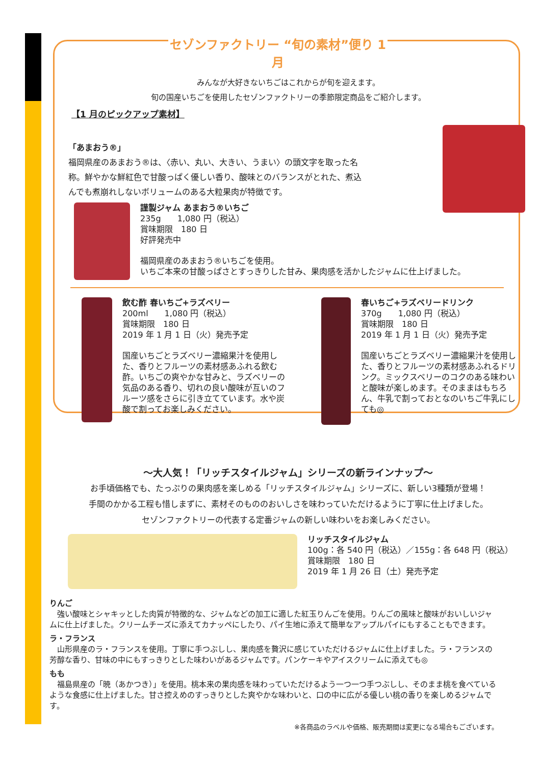セゾンファクトリー “旬の素材”便り 1 月
みんなが大好きないちごはこれからが旬を迎えます。
旬の国産いちごを使用したセゾンファクトリーの季節限定商品をご紹介します。
【1 月のピックアップ素材】
「あまおう®」
福岡県産のあまおう®は、〈赤い、丸い、大きい、うまい〉の頭文字を取った名称。鮮やかな鮮紅色で甘酸っぱく優しい香り、酸味とのバランスがとれた、煮込んでも煮崩れしないボリュームのある大粒果肉が特徴です。
謹製ジャム あまおう®いちご
235g　　1,080 円（税込）
賞味期限　180 日
好評発売中
福岡県産のあまおう®いちごを使用。
いちご本来の甘酸っぱさとすっきりした甘み、果肉感を活かしたジャムに仕上げました。
飲む酢 春いちご+ラズベリー
200ml　　1,080 円（税込）
賞味期限　180 日
2019 年 1 月 1 日（火）発売予定
国産いちごとラズベリー濃縮果汁を使用した、香りとフルーツの素材感あふれる飲む酢。いちごの爽やかな甘みと、ラズベリーの気品のある香り、切れの良い酸味が互いのフルーツ感をさらに引き立てています。水や炭酸で割ってお楽しみください。
春いちご+ラズベリードリンク
370g　　1,080 円（税込）
賞味期限　180 日
2019 年 1 月 1 日（火）発売予定
国産いちごとラズベリー濃縮果汁を使用した、香りとフルーツの素材感あふれるドリンク。ミックスベリーのコクのある味わいと酸味が楽しめます。そのままはもちろん、牛乳で割っておとなのいちご牛乳にしても◎
～大人気！「リッチスタイルジャム」シリーズの新ラインナップ～
お手頃価格でも、たっぷりの果肉感を楽しめる「リッチスタイルジャム」シリーズに、新しい3種類が登場！
手間のかかる工程も惜しまずに、素材そのもののおいしさを味わっていただけるように丁寧に仕上げました。
セゾンファクトリーの代表する定番ジャムの新しい味わいをお楽しみください。
リッチスタイルジャム
100g：各 540 円（税込）／155g：各 648 円（税込）
賞味期限　180 日
2019 年 1 月 26 日（土）発売予定
りんご
　強い酸味とシャキッとした肉質が特徴的な、ジャムなどの加工に適した紅玉りんごを使用。りんごの風味と酸味がおいしいジャムに仕上げました。クリームチーズに添えてカナッペにしたり、パイ生地に添えて簡単なアップルパイにもすることもできます。
ラ・フランス
　山形県産のラ・フランスを使用。丁寧に手つぶしし、果肉感を贅沢に感じていただけるジャムに仕上げました。ラ・フランスの芳醇な香り、甘味の中にもすっきりとした味わいがあるジャムです。パンケーキやアイスクリームに添えても◎
もも
　福島県産の「暁（あかつき）」を使用。桃本来の果肉感を味わっていただけるよう一つ一つ手つぶしし、そのまま桃を食べているような食感に仕上げました。甘さ控えめのすっきりとした爽やかな味わいと、口の中に広がる優しい桃の香りを楽しめるジャムです。
※各商品のラベルや価格、販売期間は変更になる場合もございます。